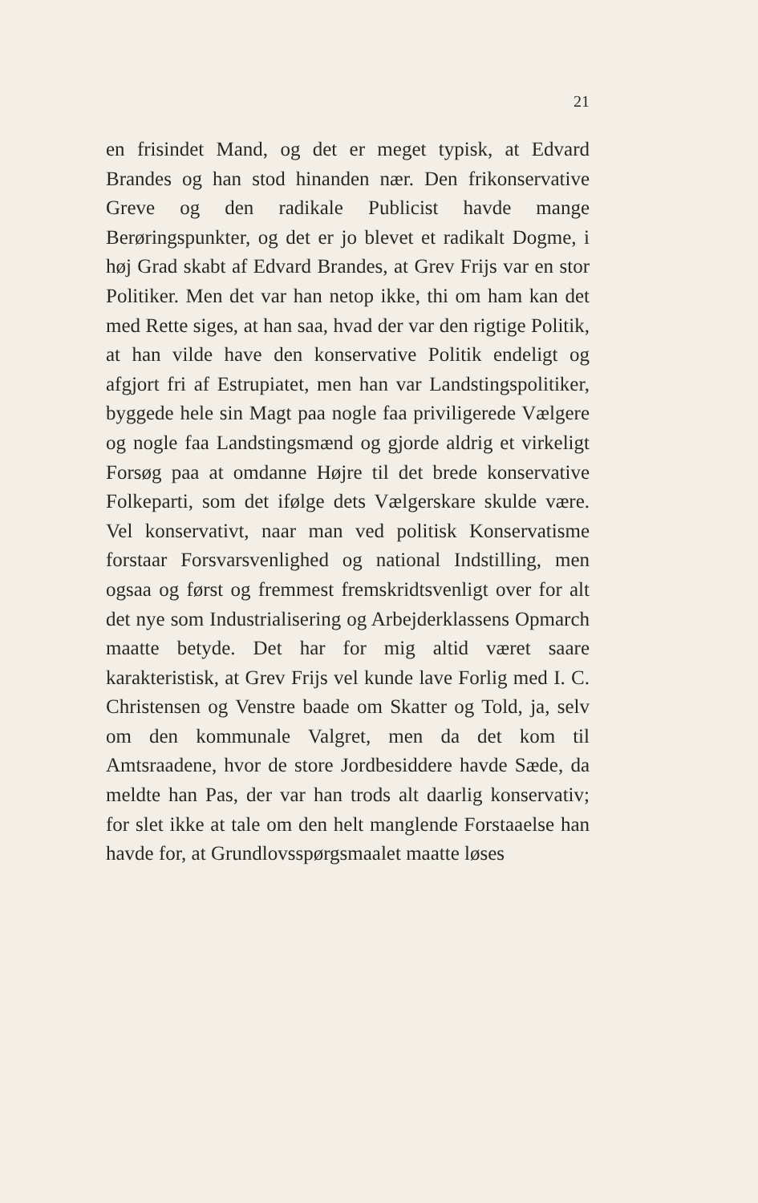21
en frisindet Mand, og det er meget typisk, at Edvard Brandes og han stod hinanden nær. Den frikonservative Greve og den radikale Publicist havde mange Berøringspunkter, og det er jo blevet et radikalt Dogme, i høj Grad skabt af Edvard Brandes, at Grev Frijs var en stor Politiker. Men det var han netop ikke, thi om ham kan det med Rette siges, at han saa, hvad der var den rigtige Politik, at han vilde have den konservative Politik endeligt og afgjort fri af Estrupiatet, men han var Landstingspolitiker, byggede hele sin Magt paa nogle faa priviligerede Vælgere og nogle faa Landstingsmænd og gjorde aldrig et virkeligt Forsøg paa at omdanne Højre til det brede konservative Folkeparti, som det ifølge dets Vælgerskare skulde være. Vel konservativt, naar man ved politisk Konservatisme forstaar Forsvarsvenlighed og national Indstilling, men ogsaa og først og fremmest fremskridtsvenligt over for alt det nye som Industrialisering og Arbejderklassens Opmarch maatte betyde. Det har for mig altid været saare karakteristisk, at Grev Frijs vel kunde lave Forlig med I. C. Christensen og Venstre baade om Skatter og Told, ja, selv om den kommunale Valgret, men da det kom til Amtsraadene, hvor de store Jordbesiddere havde Sæde, da meldte han Pas, der var han trods alt daarlig konservativ; for slet ikke at tale om den helt manglende Forstaaelse han havde for, at Grundlovsspørgsmaalet maatte løses